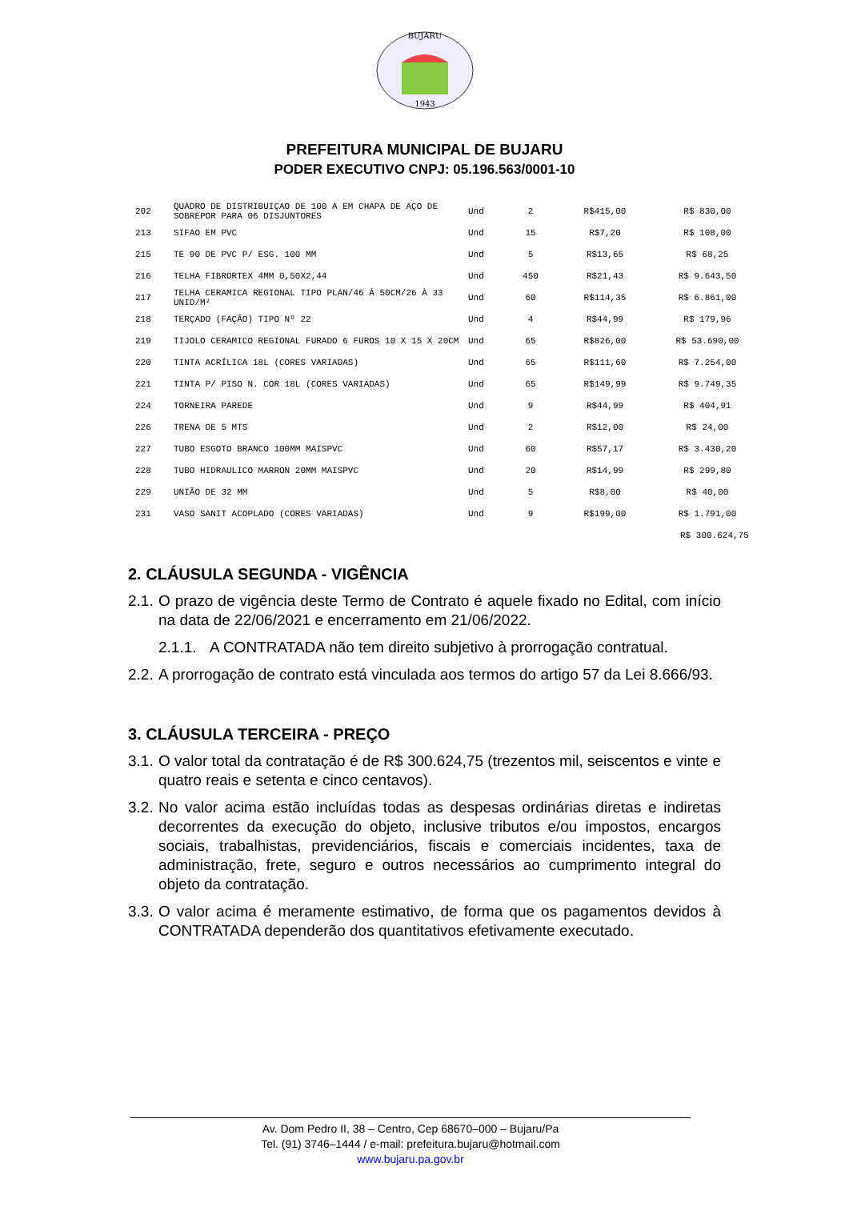BUJARU
1943
PREFEITURA MUNICIPAL DE BUJARU
PODER EXECUTIVO CNPJ: 05.196.563/0001-10
| 202 | QUADRO DE DISTRIBUIÇAO DE 100 A EM CHAPA DE AÇO DE SOBREPOR PARA 06 DISJUNTORES | Und | 2 | R$415,00 | R$ 830,00 |
| 213 | SIFAO EM PVC | Und | 15 | R$7,20 | R$ 108,00 |
| 215 | TE 90 DE PVC P/ ESG. 100 MM | Und | 5 | R$13,65 | R$ 68,25 |
| 216 | TELHA FIBRORTEX 4MM 0,50X2,44 | Und | 450 | R$21,43 | R$ 9.643,50 |
| 217 | TELHA CERAMICA REGIONAL TIPO PLAN/46 Á 50CM/26 À 33 UNID/M² | Und | 60 | R$114,35 | R$ 6.861,00 |
| 218 | TERÇADO (FAÇÃO) TIPO Nº 22 | Und | 4 | R$44,99 | R$ 179,96 |
| 219 | TIJOLO CERAMICO REGIONAL FURADO 6 FUROS 10 X 15 X 20CM | Und | 65 | R$826,00 | R$ 53.690,00 |
| 220 | TINTA ACRÍLICA 18L (CORES VARIADAS) | Und | 65 | R$111,60 | R$ 7.254,00 |
| 221 | TINTA P/ PISO N. COR 18L (CORES VARIADAS) | Und | 65 | R$149,99 | R$ 9.749,35 |
| 224 | TORNEIRA PAREDE | Und | 9 | R$44,99 | R$ 404,91 |
| 226 | TRENA DE 5 MTS | Und | 2 | R$12,00 | R$ 24,00 |
| 227 | TUBO ESGOTO BRANCO 100MM MAISPVC | Und | 60 | R$57,17 | R$ 3.430,20 |
| 228 | TUBO HIDRAULICO MARRON 20MM MAISPVC | Und | 20 | R$14,99 | R$ 299,80 |
| 229 | UNIÃO DE 32 MM | Und | 5 | R$8,00 | R$ 40,00 |
| 231 | VASO SANIT ACOPLADO (CORES VARIADAS) | Und | 9 | R$199,00 | R$ 1.791,00 |
R$ 300.624,75
2. CLÁUSULA SEGUNDA - VIGÊNCIA
2.1. O prazo de vigência deste Termo de Contrato é aquele fixado no Edital, com início na data de 22/06/2021 e encerramento em 21/06/2022.
2.1.1. A CONTRATADA não tem direito subjetivo à prorrogação contratual.
2.2. A prorrogação de contrato está vinculada aos termos do artigo 57 da Lei 8.666/93.
3. CLÁUSULA TERCEIRA - PREÇO
3.1. O valor total da contratação é de R$ 300.624,75 (trezentos mil, seiscentos e vinte e quatro reais e setenta e cinco centavos).
3.2. No valor acima estão incluídas todas as despesas ordinárias diretas e indiretas decorrentes da execução do objeto, inclusive tributos e/ou impostos, encargos sociais, trabalhistas, previdenciários, fiscais e comerciais incidentes, taxa de administração, frete, seguro e outros necessários ao cumprimento integral do objeto da contratação.
3.3. O valor acima é meramente estimativo, de forma que os pagamentos devidos à CONTRATADA dependerão dos quantitativos efetivamente executado.
Av. Dom Pedro II, 38 – Centro, Cep 68670–000 – Bujaru/Pa
Tel. (91) 3746–1444 / e-mail: prefeitura.bujaru@hotmail.com
www.bujaru.pa.gov.br